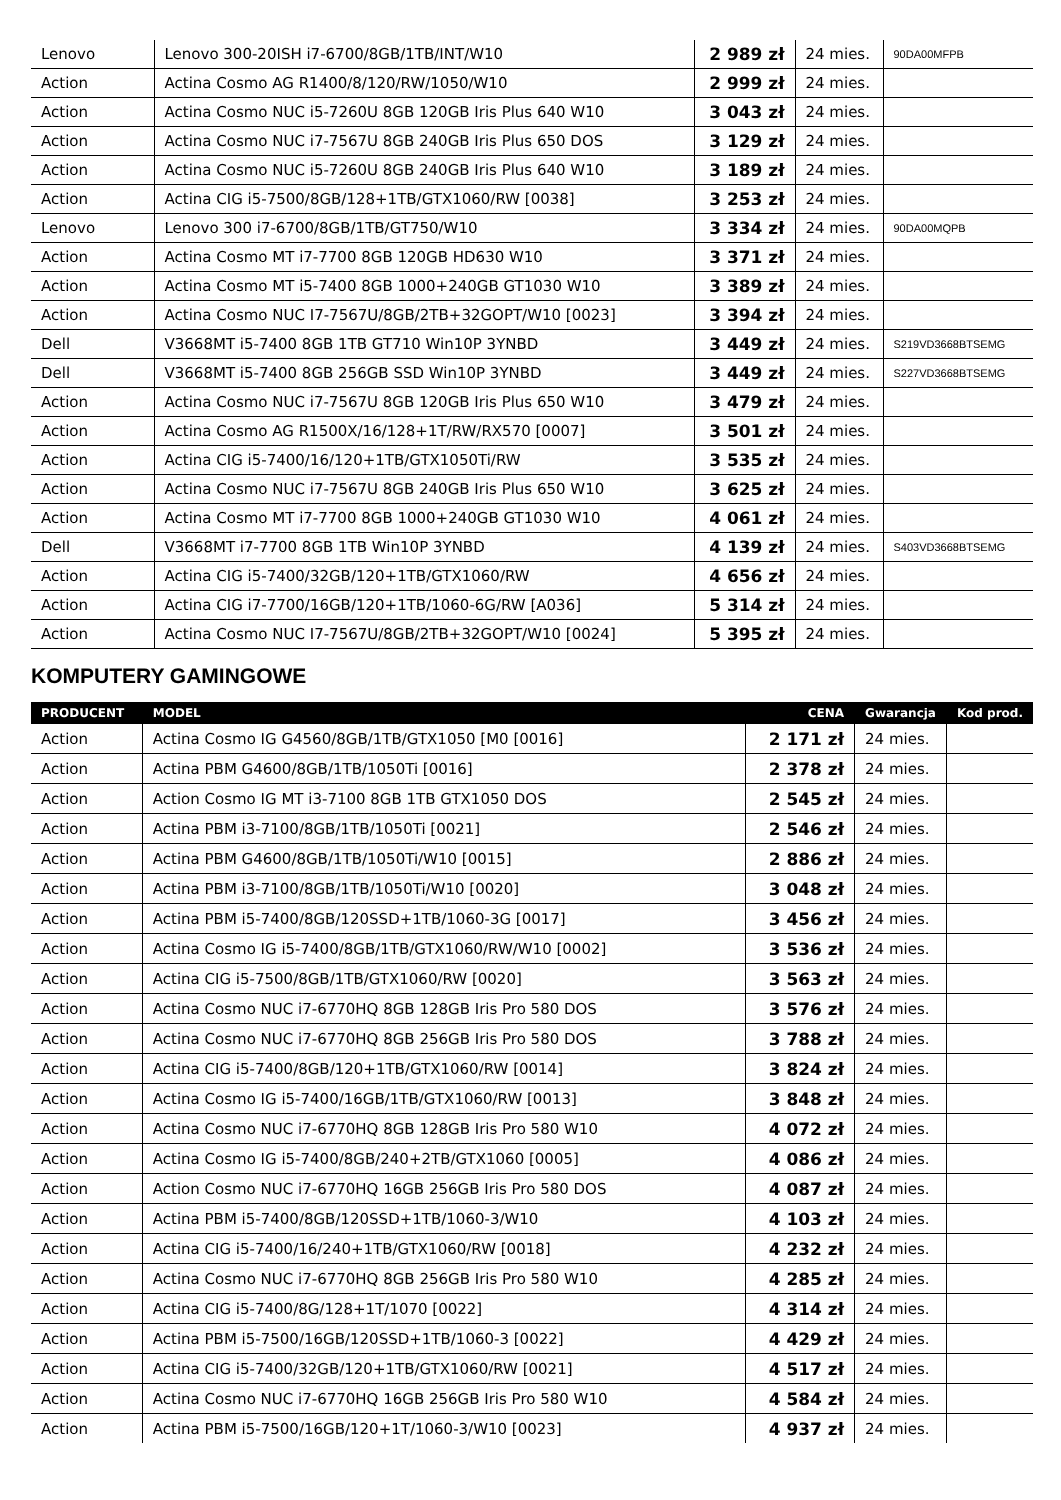| Lenovo | Lenovo 300-20ISH i7-6700/8GB/1TB/INT/W10 | 2 989 zł | 24 mies. | 90DA00MFPB |
| Action | Actina Cosmo AG R1400/8/120/RW/1050/W10 | 2 999 zł | 24 mies. | |
| Action | Actina Cosmo NUC i5-7260U 8GB 120GB Iris Plus 640 W10 | 3 043 zł | 24 mies. | |
| Action | Actina Cosmo NUC i7-7567U 8GB 240GB Iris Plus 650 DOS | 3 129 zł | 24 mies. | |
| Action | Actina Cosmo NUC i5-7260U 8GB 240GB Iris Plus 640 W10 | 3 189 zł | 24 mies. | |
| Action | Actina CIG i5-7500/8GB/128+1TB/GTX1060/RW [0038] | 3 253 zł | 24 mies. | |
| Lenovo | Lenovo 300 i7-6700/8GB/1TB/GT750/W10 | 3 334 zł | 24 mies. | 90DA00MQPB |
| Action | Actina Cosmo MT i7-7700 8GB 120GB HD630 W10 | 3 371 zł | 24 mies. | |
| Action | Actina Cosmo MT i5-7400 8GB 1000+240GB GT1030 W10 | 3 389 zł | 24 mies. | |
| Action | Actina Cosmo NUC I7-7567U/8GB/2TB+32GOPT/W10 [0023] | 3 394 zł | 24 mies. | |
| Dell | V3668MT i5-7400 8GB 1TB GT710 Win10P 3YNBD | 3 449 zł | 24 mies. | S219VD3668BTSEMG |
| Dell | V3668MT i5-7400 8GB 256GB SSD Win10P 3YNBD | 3 449 zł | 24 mies. | S227VD3668BTSEMG |
| Action | Actina Cosmo NUC i7-7567U 8GB 120GB Iris Plus 650 W10 | 3 479 zł | 24 mies. | |
| Action | Actina Cosmo AG R1500X/16/128+1T/RW/RX570 [0007] | 3 501 zł | 24 mies. | |
| Action | Actina CIG i5-7400/16/120+1TB/GTX1050Ti/RW | 3 535 zł | 24 mies. | |
| Action | Actina Cosmo NUC i7-7567U 8GB 240GB Iris Plus 650 W10 | 3 625 zł | 24 mies. | |
| Action | Actina Cosmo MT i7-7700 8GB 1000+240GB GT1030 W10 | 4 061 zł | 24 mies. | |
| Dell | V3668MT i7-7700 8GB 1TB Win10P 3YNBD | 4 139 zł | 24 mies. | S403VD3668BTSEMG |
| Action | Actina CIG i5-7400/32GB/120+1TB/GTX1060/RW | 4 656 zł | 24 mies. | |
| Action | Actina CIG i7-7700/16GB/120+1TB/1060-6G/RW [A036] | 5 314 zł | 24 mies. | |
| Action | Actina Cosmo NUC I7-7567U/8GB/2TB+32GOPT/W10 [0024] | 5 395 zł | 24 mies. | |
KOMPUTERY GAMINGOWE
| PRODUCENT | MODEL | CENA | Gwarancja | Kod prod. |
| --- | --- | --- | --- | --- |
| Action | Actina Cosmo IG G4560/8GB/1TB/GTX1050 [M0 [0016] | 2 171 zł | 24 mies. | |
| Action | Actina PBM G4600/8GB/1TB/1050Ti [0016] | 2 378 zł | 24 mies. | |
| Action | Action Cosmo IG MT i3-7100 8GB 1TB GTX1050 DOS | 2 545 zł | 24 mies. | |
| Action | Actina PBM i3-7100/8GB/1TB/1050Ti [0021] | 2 546 zł | 24 mies. | |
| Action | Actina PBM G4600/8GB/1TB/1050Ti/W10 [0015] | 2 886 zł | 24 mies. | |
| Action | Actina PBM i3-7100/8GB/1TB/1050Ti/W10 [0020] | 3 048 zł | 24 mies. | |
| Action | Actina PBM i5-7400/8GB/120SSD+1TB/1060-3G [0017] | 3 456 zł | 24 mies. | |
| Action | Actina Cosmo IG i5-7400/8GB/1TB/GTX1060/RW/W10 [0002] | 3 536 zł | 24 mies. | |
| Action | Actina CIG i5-7500/8GB/1TB/GTX1060/RW [0020] | 3 563 zł | 24 mies. | |
| Action | Actina Cosmo NUC i7-6770HQ 8GB 128GB Iris Pro 580 DOS | 3 576 zł | 24 mies. | |
| Action | Actina Cosmo NUC i7-6770HQ 8GB 256GB Iris Pro 580 DOS | 3 788 zł | 24 mies. | |
| Action | Actina CIG i5-7400/8GB/120+1TB/GTX1060/RW [0014] | 3 824 zł | 24 mies. | |
| Action | Actina Cosmo IG i5-7400/16GB/1TB/GTX1060/RW [0013] | 3 848 zł | 24 mies. | |
| Action | Actina Cosmo NUC i7-6770HQ 8GB 128GB Iris Pro 580 W10 | 4 072 zł | 24 mies. | |
| Action | Actina Cosmo IG i5-7400/8GB/240+2TB/GTX1060 [0005] | 4 086 zł | 24 mies. | |
| Action | Action Cosmo NUC i7-6770HQ 16GB 256GB Iris Pro 580 DOS | 4 087 zł | 24 mies. | |
| Action | Actina PBM i5-7400/8GB/120SSD+1TB/1060-3/W10 | 4 103 zł | 24 mies. | |
| Action | Actina CIG i5-7400/16/240+1TB/GTX1060/RW [0018] | 4 232 zł | 24 mies. | |
| Action | Actina Cosmo NUC i7-6770HQ 8GB 256GB Iris Pro 580 W10 | 4 285 zł | 24 mies. | |
| Action | Actina CIG i5-7400/8G/128+1T/1070 [0022] | 4 314 zł | 24 mies. | |
| Action | Actina PBM i5-7500/16GB/120SSD+1TB/1060-3 [0022] | 4 429 zł | 24 mies. | |
| Action | Actina CIG i5-7400/32GB/120+1TB/GTX1060/RW [0021] | 4 517 zł | 24 mies. | |
| Action | Actina Cosmo NUC i7-6770HQ 16GB 256GB Iris Pro 580 W10 | 4 584 zł | 24 mies. | |
| Action | Actina PBM i5-7500/16GB/120+1T/1060-3/W10 [0023] | 4 937 zł | 24 mies. | |